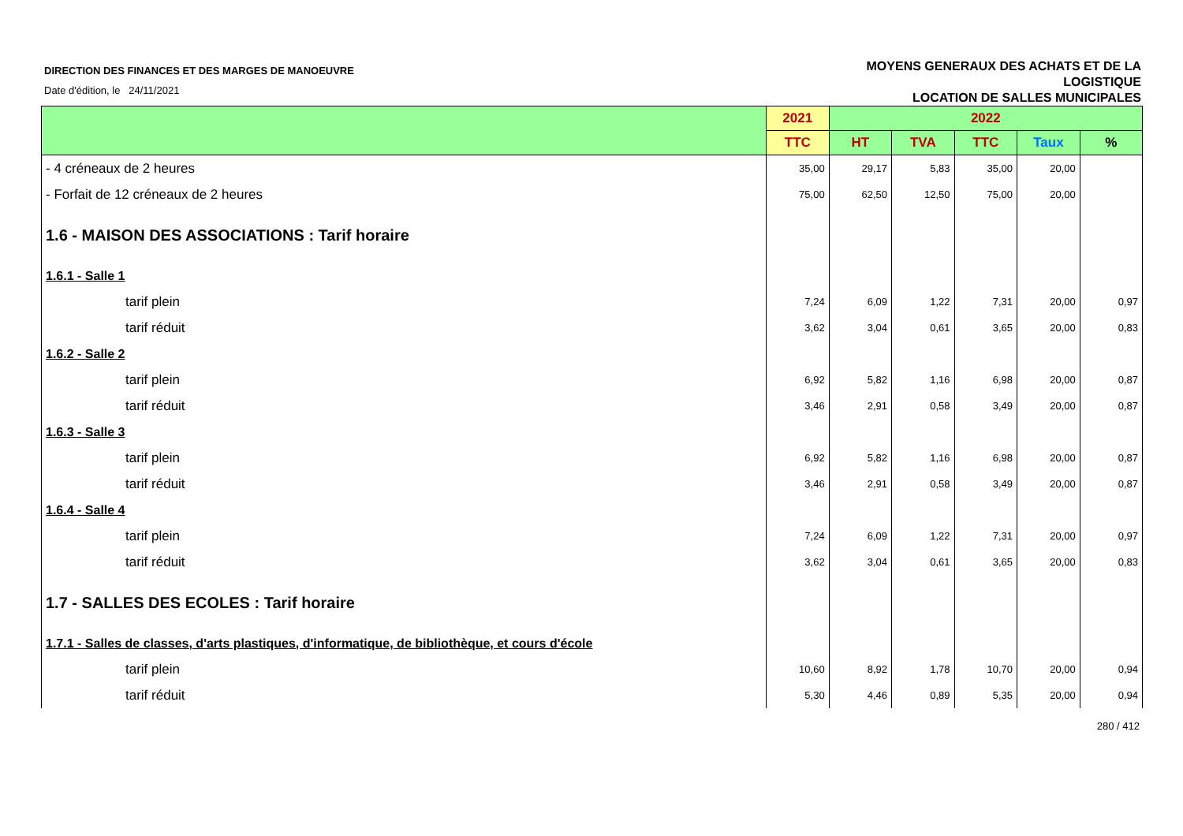DIRECTION DES FINANCES ET DES MARGES DE MANOEUVRE
Date d'édition, le 24/11/2021
MOYENS GENERAUX DES ACHATS ET DE LA
LOGISTIQUE
LOCATION DE SALLES MUNICIPALES
| | 2021 | 2022 | | | | |
| --- | --- | --- | --- | --- | --- | --- |
| | TTC | HT | TVA | TTC | Taux | % |
| - 4 créneaux de 2 heures | 35,00 | 29,17 | 5,83 | 35,00 | 20,00 | |
| - Forfait de 12 créneaux de 2 heures | 75,00 | 62,50 | 12,50 | 75,00 | 20,00 | |
| 1.6 - MAISON DES ASSOCIATIONS : Tarif horaire | | | | | | |
| 1.6.1 - Salle 1 | | | | | | |
| tarif plein | 7,24 | 6,09 | 1,22 | 7,31 | 20,00 | 0,97 |
| tarif réduit | 3,62 | 3,04 | 0,61 | 3,65 | 20,00 | 0,83 |
| 1.6.2 - Salle 2 | | | | | | |
| tarif plein | 6,92 | 5,82 | 1,16 | 6,98 | 20,00 | 0,87 |
| tarif réduit | 3,46 | 2,91 | 0,58 | 3,49 | 20,00 | 0,87 |
| 1.6.3 - Salle 3 | | | | | | |
| tarif plein | 6,92 | 5,82 | 1,16 | 6,98 | 20,00 | 0,87 |
| tarif réduit | 3,46 | 2,91 | 0,58 | 3,49 | 20,00 | 0,87 |
| 1.6.4 - Salle 4 | | | | | | |
| tarif plein | 7,24 | 6,09 | 1,22 | 7,31 | 20,00 | 0,97 |
| tarif réduit | 3,62 | 3,04 | 0,61 | 3,65 | 20,00 | 0,83 |
| 1.7 - SALLES DES ECOLES : Tarif horaire | | | | | | |
| 1.7.1 - Salles de classes, d'arts plastiques, d'informatique, de bibliothèque, et cours d'école | | | | | | |
| tarif plein | 10,60 | 8,92 | 1,78 | 10,70 | 20,00 | 0,94 |
| tarif réduit | 5,30 | 4,46 | 0,89 | 5,35 | 20,00 | 0,94 |
280 / 412